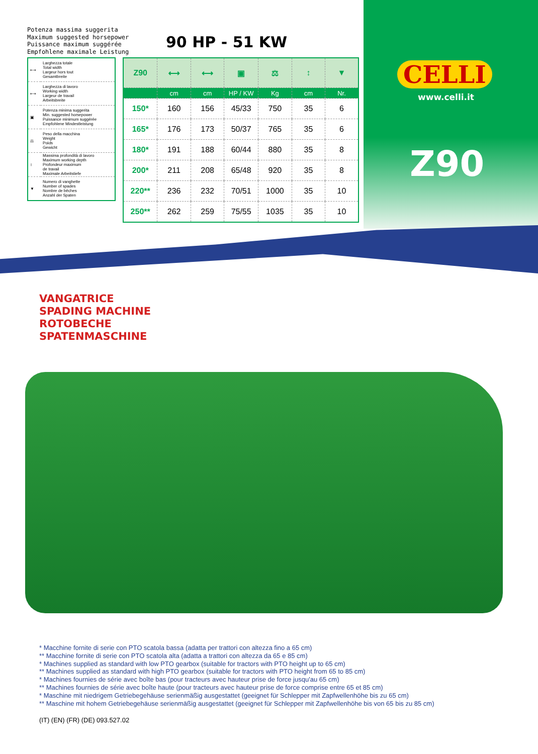Potenza massima suggerita
Maximum suggested horsepower
Puissance maximum suggérée
Empfohlene maximale Leistung
90 HP - 51 KW
| ⟷ | Larghezza totale Total width Largeur hors tout Gesamtbreite |
| ⟷ | Larghezza di lavoro Working width Largeur de travail Arbeitsbreite |
| ▣ | Potenza minima suggerita Min. suggested horsepower Puissance minimum suggérée Empfohlene Mindestleistung |
| ⚖ | Peso della macchina Weight Poids Gewicht |
| ↕ | Massima profondità di lavoro Maximum working depth Profondeur maximum de travail Maximale Arbeitstiefe |
| ▼ | Numero di vanghette Number of spades Nombre de bêches Anzahl der Spaten |
| Z90 | ⟷ | ⟷ | ▣ | ⚖ | ↕ | ▼ |
| --- | --- | --- | --- | --- | --- | --- |
| | cm | cm | HP / KW | Kg | cm | Nr. |
| 150* | 160 | 156 | 45/33 | 750 | 35 | 6 |
| 165* | 176 | 173 | 50/37 | 765 | 35 | 6 |
| 180* | 191 | 188 | 60/44 | 880 | 35 | 8 |
| 200* | 211 | 208 | 65/48 | 920 | 35 | 8 |
| 220** | 236 | 232 | 70/51 | 1000 | 35 | 10 |
| 250** | 262 | 259 | 75/55 | 1035 | 35 | 10 |
CELLI
www.celli.it
Z90
VANGATRICE
SPADING MACHINE
ROTOBECHE
SPATENMASCHINE
* Macchine fornite di serie con PTO scatola bassa (adatta per trattori con altezza fino a 65 cm)
** Macchine fornite di serie con PTO scatola alta (adatta a trattori con altezza da 65 e 85 cm)
* Machines supplied as standard with low PTO gearbox (suitable for tractors with PTO height up to 65 cm)
** Machines supplied as standard with high PTO gearbox (suitable for tractors with PTO height from 65 to 85 cm)
* Machines fournies de série avec boîte bas (pour tracteurs avec hauteur prise de force jusqu'au 65 cm)
** Machines fournies de série avec boîte haute (pour tracteurs avec hauteur prise de force comprise entre 65 et 85 cm)
* Maschine mit niedrigem Getriebegehäuse serienmäßig ausgestattet (geeignet für Schlepper mit Zapfwellenhöhe bis zu 65 cm)
** Maschine mit hohem Getriebegehäuse serienmäßig ausgestattet (geeignet für Schlepper mit Zapfwellenhöhe bis von 65 bis zu 85 cm)
(IT) (EN) (FR) (DE) 093.527.02